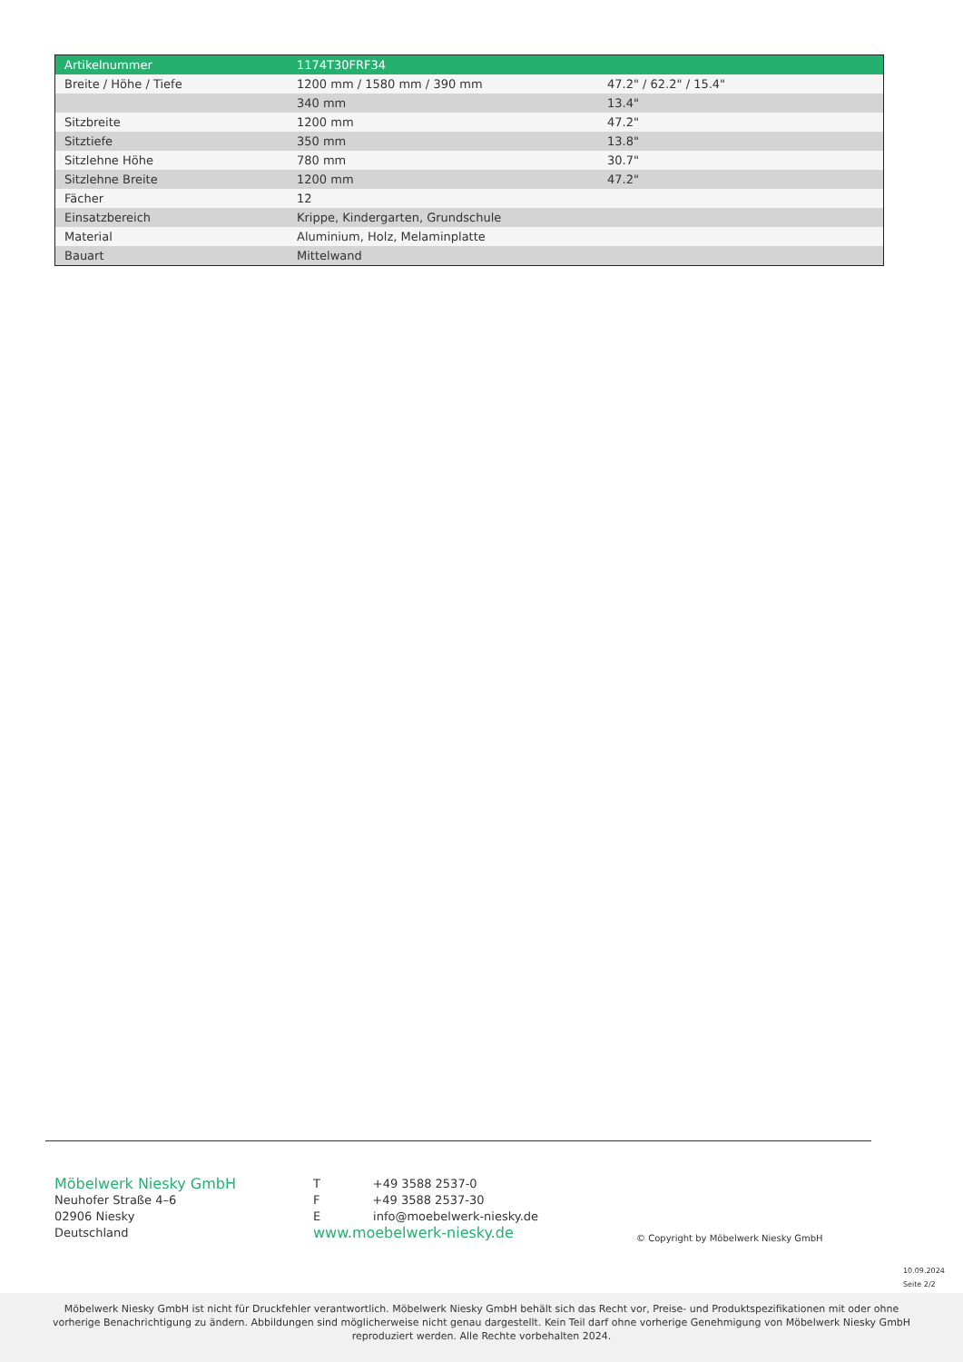| Artikelnummer | 1174T30FRF34 | |
| Breite / Höhe / Tiefe | 1200 mm / 1580 mm / 390 mm | 47.2" / 62.2" / 15.4" |
| | 340 mm | 13.4" |
| Sitzbreite | 1200 mm | 47.2" |
| Sitztiefe | 350 mm | 13.8" |
| Sitzlehne Höhe | 780 mm | 30.7" |
| Sitzlehne Breite | 1200 mm | 47.2" |
| Fächer | 12 | |
| Einsatzbereich | Krippe, Kindergarten, Grundschule | |
| Material | Aluminium, Holz, Melaminplatte | |
| Bauart | Mittelwand | |
Möbelwerk Niesky GmbH
Neuhofer Straße 4–6
02906 Niesky
Deutschland
T +49 3588 2537-0
F +49 3588 2537-30
E info@moebelwerk-niesky.de
www.moebelwerk-niesky.de
© Copyright by Möbelwerk Niesky GmbH
10.09.2024
Seite 2/2
Möbelwerk Niesky GmbH ist nicht für Druckfehler verantwortlich. Möbelwerk Niesky GmbH behält sich das Recht vor, Preise- und Produktspezifikationen mit oder ohne
vorherige Benachrichtigung zu ändern. Abbildungen sind möglicherweise nicht genau dargestellt. Kein Teil darf ohne vorherige Genehmigung von Möbelwerk Niesky GmbH
reproduziert werden. Alle Rechte vorbehalten 2024.